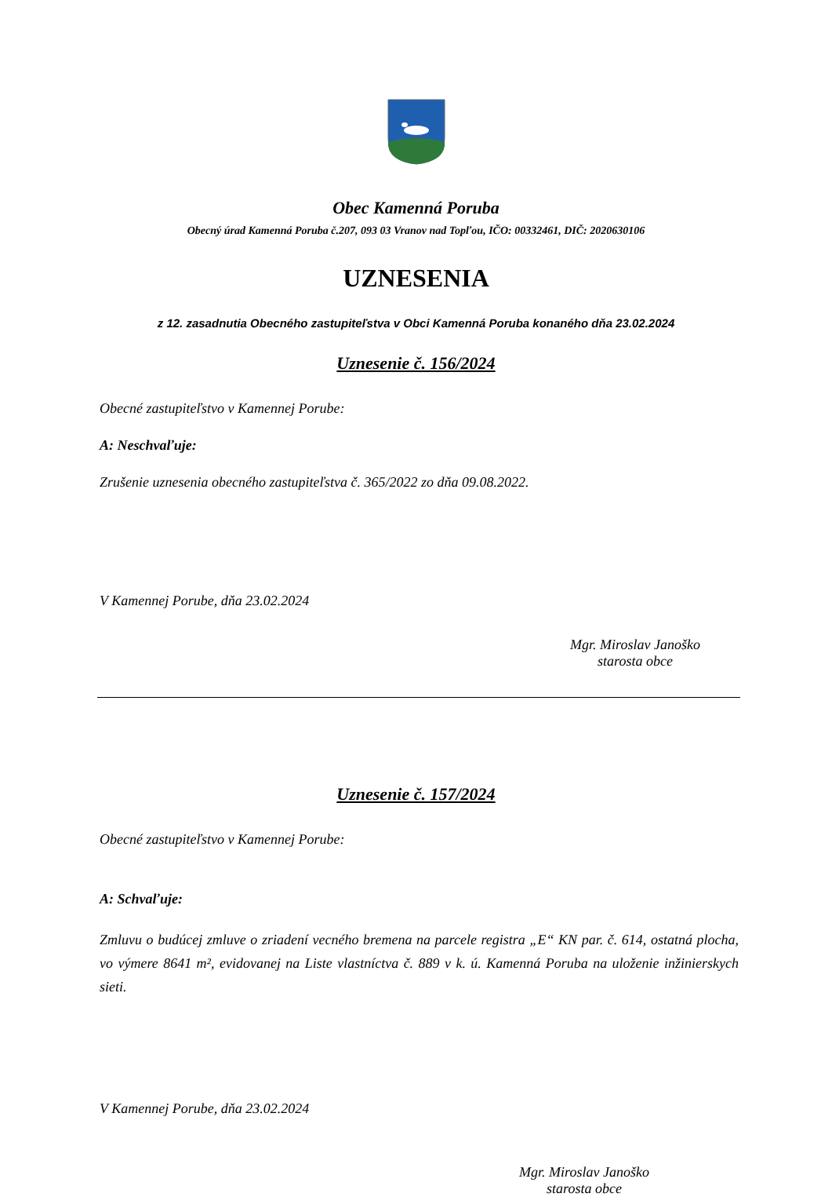Obec Kamenná Poruba
Obecný úrad Kamenná Poruba č.207, 093 03 Vranov nad Topľou, IČO: 00332461, DIČ: 2020630106
UZNESENIA
z 12. zasadnutia Obecného zastupiteľstva v Obci Kamenná Poruba konaného dňa 23.02.2024
Uznesenie č. 156/2024
Obecné zastupiteľstvo v Kamennej Porube:
A: Neschvaľuje:
Zrušenie uznesenia obecného zastupiteľstva č. 365/2022 zo dňa 09.08.2022.
V Kamennej Porube, dňa 23.02.2024
Mgr. Miroslav Janoško
starosta obce
Uznesenie č. 157/2024
Obecné zastupiteľstvo v Kamennej Porube:
A: Schvaľuje:
Zmluvu o budúcej zmluve o zriadení vecného bremena na parcele registra „E“ KN par. č. 614, ostatná plocha, vo výmere 8641 m², evidovanej na Liste vlastníctva č. 889 v k. ú. Kamenná Poruba na uloženie inžinierskych sieti.
V Kamennej Porube, dňa 23.02.2024
Mgr. Miroslav Janoško
starosta obce